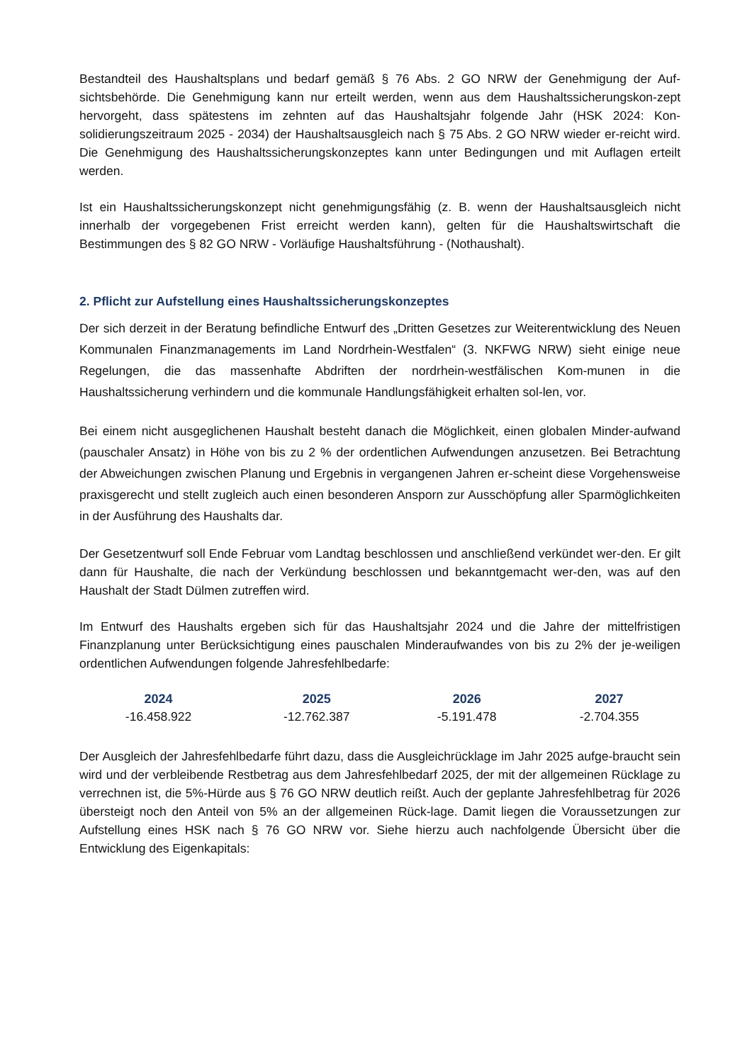Bestandteil des Haushaltsplans und bedarf gemäß § 76 Abs. 2 GO NRW der Genehmigung der Auf-sichtsbehörde. Die Genehmigung kann nur erteilt werden, wenn aus dem Haushaltssicherungskon-zept hervorgeht, dass spätestens im zehnten auf das Haushaltsjahr folgende Jahr (HSK 2024: Kon-solidierungszeitraum 2025 - 2034) der Haushaltsausgleich nach § 75 Abs. 2 GO NRW wieder er-reicht wird. Die Genehmigung des Haushaltssicherungskonzeptes kann unter Bedingungen und mit Auflagen erteilt werden.
Ist ein Haushaltssicherungskonzept nicht genehmigungsfähig (z. B. wenn der Haushaltsausgleich nicht innerhalb der vorgegebenen Frist erreicht werden kann), gelten für die Haushaltswirtschaft die Bestimmungen des § 82 GO NRW - Vorläufige Haushaltsführung - (Nothaushalt).
2. Pflicht zur Aufstellung eines Haushaltssicherungskonzeptes
Der sich derzeit in der Beratung befindliche Entwurf des „Dritten Gesetzes zur Weiterentwicklung des Neuen Kommunalen Finanzmanagements im Land Nordrhein-Westfalen“ (3. NKFWG NRW) sieht einige neue Regelungen, die das massenhafte Abdriften der nordrhein-westfälischen Kom-munen in die Haushaltssicherung verhindern und die kommunale Handlungsfähigkeit erhalten sol-len, vor.
Bei einem nicht ausgeglichenen Haushalt besteht danach die Möglichkeit, einen globalen Minder-aufwand (pauschaler Ansatz) in Höhe von bis zu 2 % der ordentlichen Aufwendungen anzusetzen. Bei Betrachtung der Abweichungen zwischen Planung und Ergebnis in vergangenen Jahren er-scheint diese Vorgehensweise praxisgerecht und stellt zugleich auch einen besonderen Ansporn zur Ausschöpfung aller Sparmöglichkeiten in der Ausführung des Haushalts dar.
Der Gesetzentwurf soll Ende Februar vom Landtag beschlossen und anschließend verkündet wer-den. Er gilt dann für Haushalte, die nach der Verkündung beschlossen und bekanntgemacht wer-den, was auf den Haushalt der Stadt Dülmen zutreffen wird.
Im Entwurf des Haushalts ergeben sich für das Haushaltsjahr 2024 und die Jahre der mittelfristigen Finanzplanung unter Berücksichtigung eines pauschalen Minderaufwandes von bis zu 2% der je-weiligen ordentlichen Aufwendungen folgende Jahresfehlbedarfe:
| 2024 | 2025 | 2026 | 2027 |
| --- | --- | --- | --- |
| -16.458.922 | -12.762.387 | -5.191.478 | -2.704.355 |
Der Ausgleich der Jahresfehlbedarfe führt dazu, dass die Ausgleichrücklage im Jahr 2025 aufge-braucht sein wird und der verbleibende Restbetrag aus dem Jahresfehlbedarf 2025, der mit der allgemeinen Rücklage zu verrechnen ist, die 5%-Hürde aus § 76 GO NRW deutlich reißt. Auch der geplante Jahresfehlbetrag für 2026 übersteigt noch den Anteil von 5% an der allgemeinen Rück-lage. Damit liegen die Voraussetzungen zur Aufstellung eines HSK nach § 76 GO NRW vor. Siehe hierzu auch nachfolgende Übersicht über die Entwicklung des Eigenkapitals: